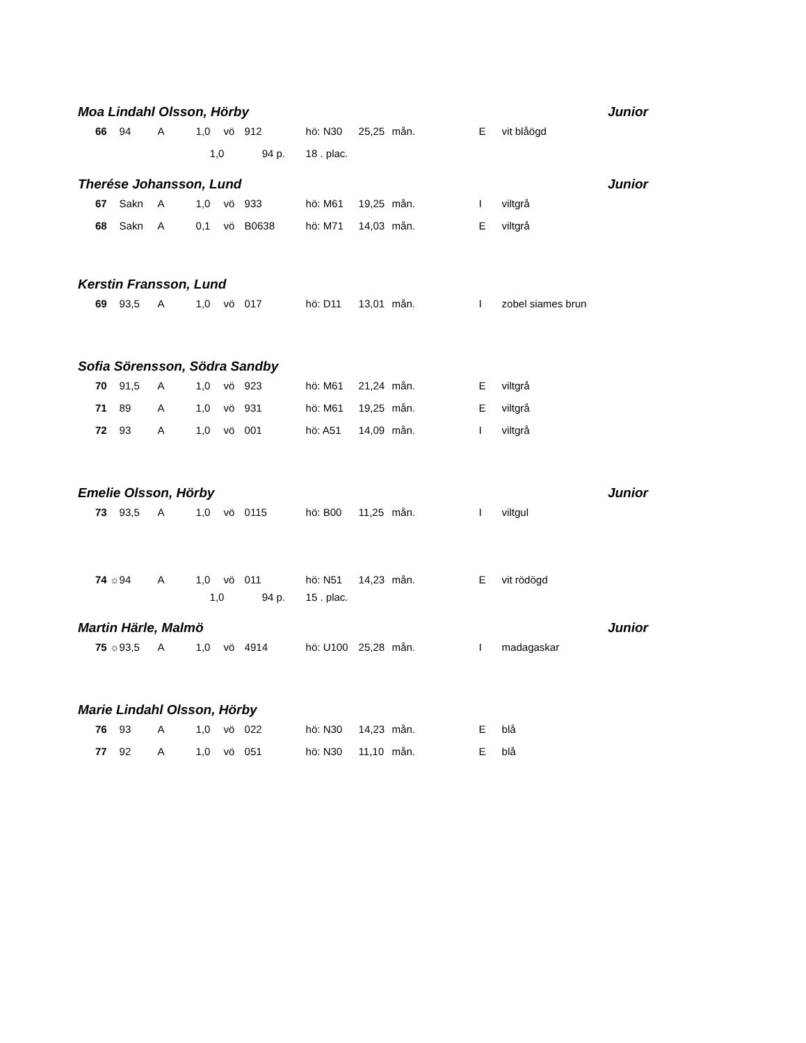| Moa Lindahl Olsson, Hörby | | | | | | | | | Junior | |
| 66 | 94 | A | 1,0 | vö | 912 | hö: N30 | 25,25 | mån. | E | vit blåögd |
| | | | 1,0 94 p. | | | 18 . plac. | | | | |
| Therése Johansson, Lund | | | | | | | | | Junior | |
| 67 | Sakn | A | 1,0 | vö | 933 | hö: M61 | 19,25 | mån. | I | viltgrå |
| 68 | Sakn | A | 0,1 | vö | B0638 | hö: M71 | 14,03 | mån. | E | viltgrå |
| Kerstin Fransson, Lund | | | | | | | | | | |
| 69 | 93,5 | A | 1,0 | vö | 017 | hö: D11 | 13,01 | mån. | I | zobel siames brun |
| Sofia Sörensson, Södra Sandby | | | | | | | | | | |
| 70 | 91,5 | A | 1,0 | vö | 923 | hö: M61 | 21,24 | mån. | E | viltgrå |
| 71 | 89 | A | 1,0 | vö | 931 | hö: M61 | 19,25 | mån. | E | viltgrå |
| 72 | 93 | A | 1,0 | vö | 001 | hö: A51 | 14,09 | mån. | I | viltgrå |
| Emelie Olsson, Hörby | | | | | | | | | Junior | |
| 73 | 93,5 | A | 1,0 | vö | 0115 | hö: B00 | 11,25 | mån. | I | viltgul |
| 74 ☼ | 94 | A | 1,0 | vö | 011 | hö: N51 | 14,23 | mån. | E | vit rödögd |
| | | | 1,0 94 p. | | | 15 . plac. | | | | |
| Martin Härle, Malmö | | | | | | | | | Junior | |
| 75 ☼ | 93,5 | A | 1,0 | vö | 4914 | hö: U100 | 25,28 | mån. | I | madagaskar |
| Marie Lindahl Olsson, Hörby | | | | | | | | | | |
| 76 | 93 | A | 1,0 | vö | 022 | hö: N30 | 14,23 | mån. | E | blå |
| 77 | 92 | A | 1,0 | vö | 051 | hö: N30 | 11,10 | mån. | E | blå |